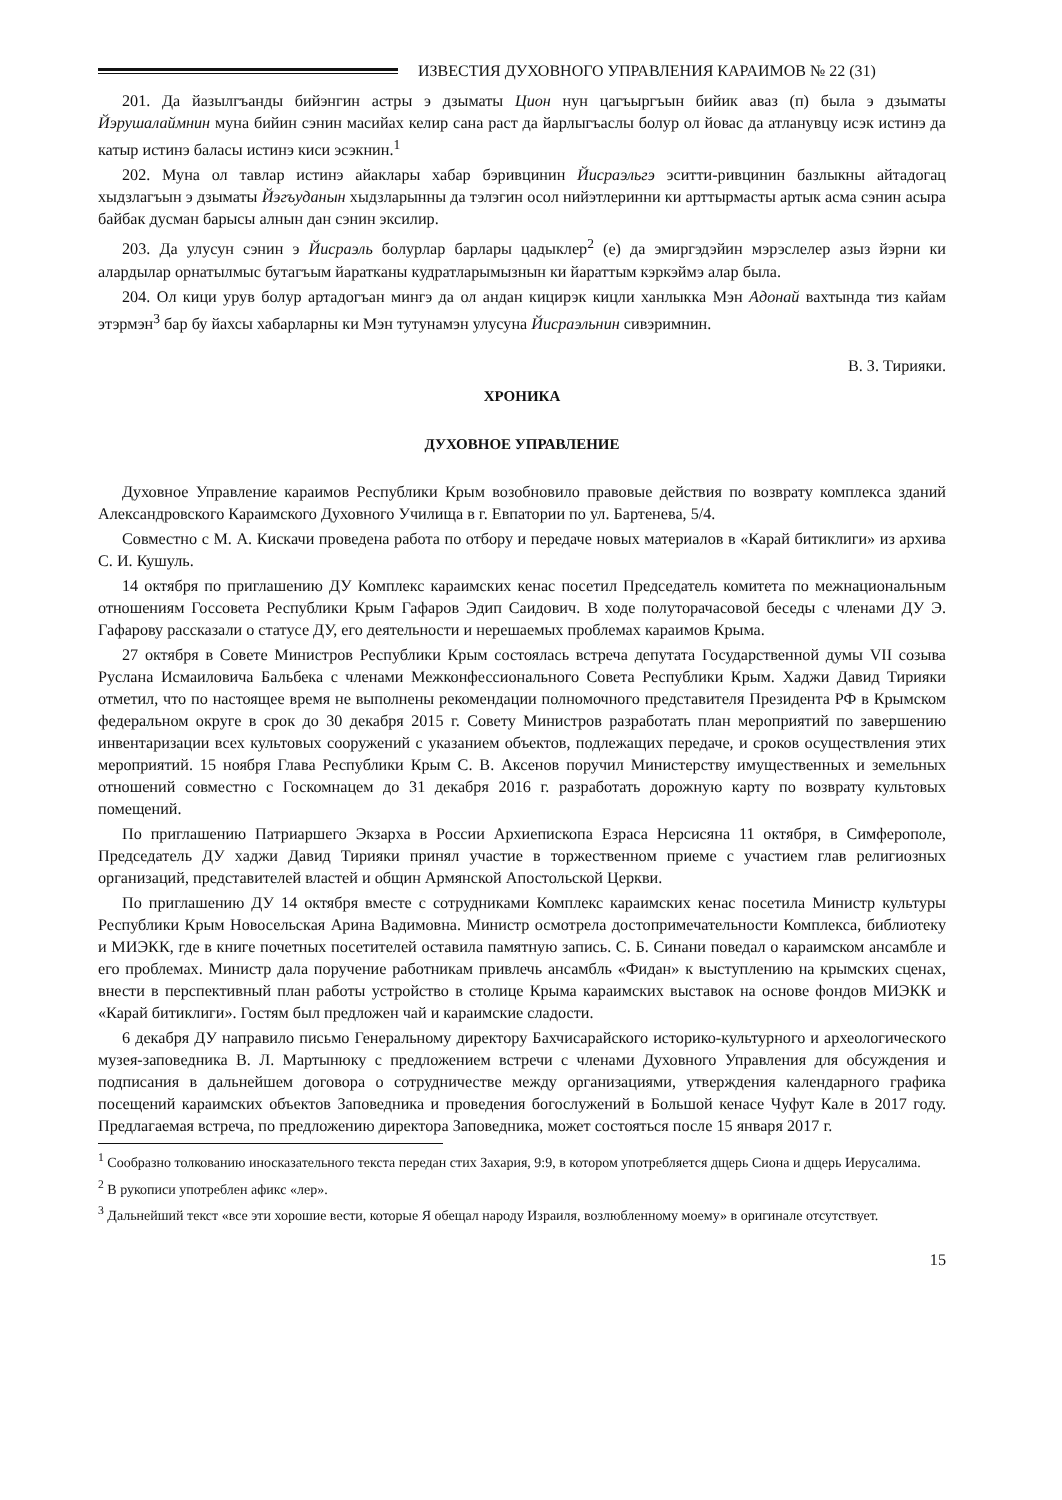ИЗВЕСТИЯ ДУХОВНОГО УПРАВЛЕНИЯ КАРАИМОВ № 22 (31)
201. Да йазылгъанды бийэнгин астры э дзыматы Цион нун цагъыргъын бийик аваз (п) была э дзыматы Йэрушалаймнин муна бийин сэнин масийах келир сана раст да йарлыгъаслы болур ол йовас да атланувцу исэк истинэ да катыр истинэ баласы истинэ киси эсэкнин.<sup>1</sup>
202. Муна ол тавлар истинэ айаклары хабар бэривцинин Йисраэльгэ эситти-ривцинин базлыкны айтадогац хыдзлагъын э дзыматы Йэгъуданын хыдзларынны да тэлэгин осол нийэтлеринни ки арттырмасты артык асма сэнин асыра байбак дусман барысы алнын дан сэнин эксилир.
203. Да улусун сэнин э Йисраэль болурлар барлары цадыклер<sup>2</sup> (е) да эмиргэдэйин мэрэслелер азыз йэрни ки алардылар орнатылмыс бутагъым йаратканы кудратларымызнын ки йараттым кэркэймэ алар была.
204. Ол кици урув болур артадогъан мингэ да ол андан кицирэк кицли ханлыкка Мэн Адонай вахтында тиз кайам этэрмэн<sup>3</sup> бар бу йахсы хабарларны ки Мэн тутунамэн улусуна Йисраэльнин сивэримнин.
В. З. Тирияки.
ХРОНИКА
ДУХОВНОЕ УПРАВЛЕНИЕ
Духовное Управление караимов Республики Крым возобновило правовые действия по возврату комплекса зданий Александровского Караимского Духовного Училища в г. Евпатории по ул. Бартенева, 5/4.
Совместно с М. А. Кискачи проведена работа по отбору и передаче новых материалов в «Карай битиклиги» из архива С. И. Кушуль.
14 октября по приглашению ДУ Комплекс караимских кенас посетил Председатель комитета по межнациональным отношениям Госсовета Республики Крым Гафаров Эдип Саидович. В ходе полуторачасовой беседы с членами ДУ Э. Гафарову рассказали о статусе ДУ, его деятельности и нерешаемых проблемах караимов Крыма.
27 октября в Совете Министров Республики Крым состоялась встреча депутата Государственной думы VII созыва Руслана Исмаиловича Бальбека с членами Межконфессионального Совета Республики Крым. Хаджи Давид Тирияки отметил, что по настоящее время не выполнены рекомендации полномочного представителя Президента РФ в Крымском федеральном округе в срок до 30 декабря 2015 г. Совету Министров разработать план мероприятий по завершению инвентаризации всех культовых сооружений с указанием объектов, подлежащих передаче, и сроков осуществления этих мероприятий. 15 ноября Глава Республики Крым С. В. Аксенов поручил Министерству имущественных и земельных отношений совместно с Госкомнацем до 31 декабря 2016 г. разработать дорожную карту по возврату культовых помещений.
По приглашению Патриаршего Экзарха в России Архиепископа Езраса Нерсисяна 11 октября, в Симферополе, Председатель ДУ хаджи Давид Тирияки принял участие в торжественном приеме с участием глав религиозных организаций, представителей властей и общин Армянской Апостольской Церкви.
По приглашению ДУ 14 октября вместе с сотрудниками Комплекс караимских кенас посетила Министр культуры Республики Крым Новосельская Арина Вадимовна. Министр осмотрела достопримечательности Комплекса, библиотеку и МИЭКК, где в книге почетных посетителей оставила памятную запись. С. Б. Синани поведал о караимском ансамбле и его проблемах. Министр дала поручение работникам привлечь ансамбль «Фидан» к выступлению на крымских сценах, внести в перспективный план работы устройство в столице Крыма караимских выставок на основе фондов МИЭКК и «Карай битиклиги». Гостям был предложен чай и караимские сладости.
6 декабря ДУ направило письмо Генеральному директору Бахчисарайского историко-культурного и археологического музея-заповедника В. Л. Мартынюку с предложением встречи с членами Духовного Управления для обсуждения и подписания в дальнейшем договора о сотрудничестве между организациями, утверждения календарного графика посещений караимских объектов Заповедника и проведения богослужений в Большой кенасе Чуфут Кале в 2017 году. Предлагаемая встреча, по предложению директора Заповедника, может состояться после 15 января 2017 г.
<sup>1</sup> Сообразно толкованию иносказательного текста передан стих Захария, 9:9, в котором употребляется дщерь Сиона и дщерь Иерусалима.
<sup>2</sup> В рукописи употреблен афикс «лер».
<sup>3</sup> Дальнейший текст «все эти хорошие вести, которые Я обещал народу Израиля, возлюбленному моему» в оригинале отсутствует.
15